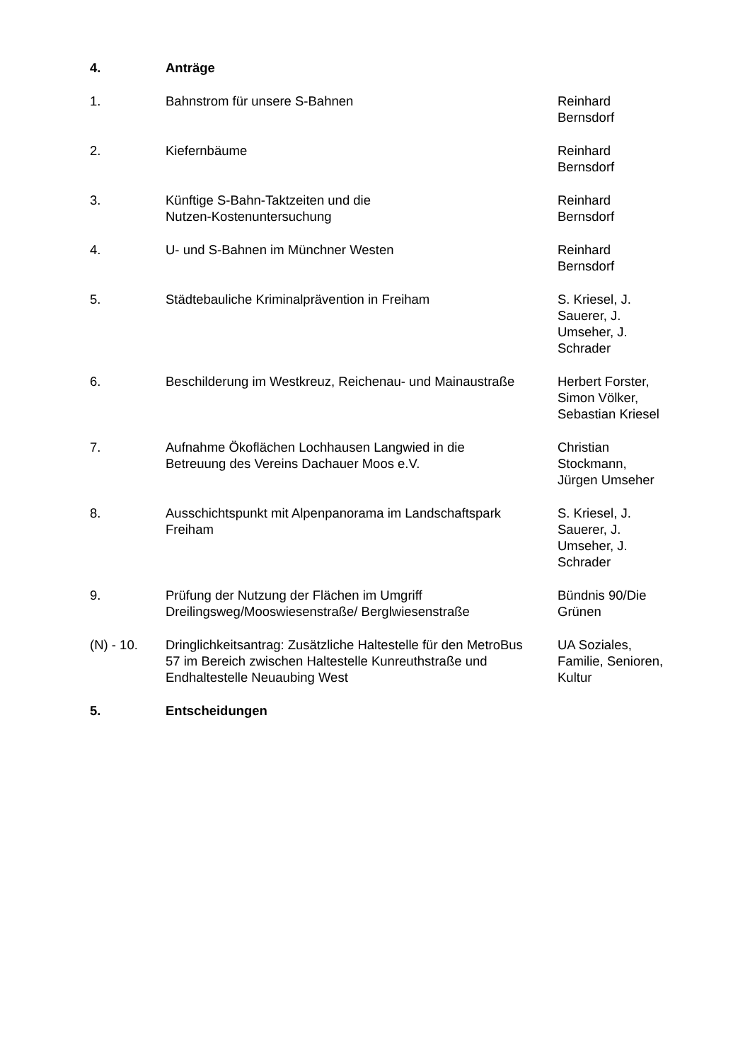| 4. | Anträge | |
| 1. | Bahnstrom für unsere S-Bahnen | Reinhard Bernsdorf |
| 2. | Kiefernbäume | Reinhard Bernsdorf |
| 3. | Künftige S-Bahn-Taktzeiten und die Nutzen-Kostenuntersuchung | Reinhard Bernsdorf |
| 4. | U- und S-Bahnen im Münchner Westen | Reinhard Bernsdorf |
| 5. | Städtebauliche Kriminalprävention in Freiham | S. Kriesel, J. Sauerer, J. Umseher, J. Schrader |
| 6. | Beschilderung im Westkreuz, Reichenau- und Mainaustraße | Herbert Forster, Simon Völker, Sebastian Kriesel |
| 7. | Aufnahme Ökoflächen Lochhausen Langwied in die Betreuung des Vereins Dachauer Moos e.V. | Christian Stockmann, Jürgen Umseher |
| 8. | Ausschichtspunkt mit Alpenpanorama im Landschaftspark Freiham | S. Kriesel, J. Sauerer, J. Umseher, J. Schrader |
| 9. | Prüfung der Nutzung der Flächen im Umgriff Dreilingsweg/Mooswiesenstraße/ Berglwiesenstraße | Bündnis 90/Die Grünen |
| (N) - 10. | Dringlichkeitsantrag: Zusätzliche Haltestelle für den MetroBus 57 im Bereich zwischen Haltestelle Kunreuthstraße und Endhaltestelle Neuaubing West | UA Soziales, Familie, Senioren, Kultur |
| 5. | Entscheidungen | |